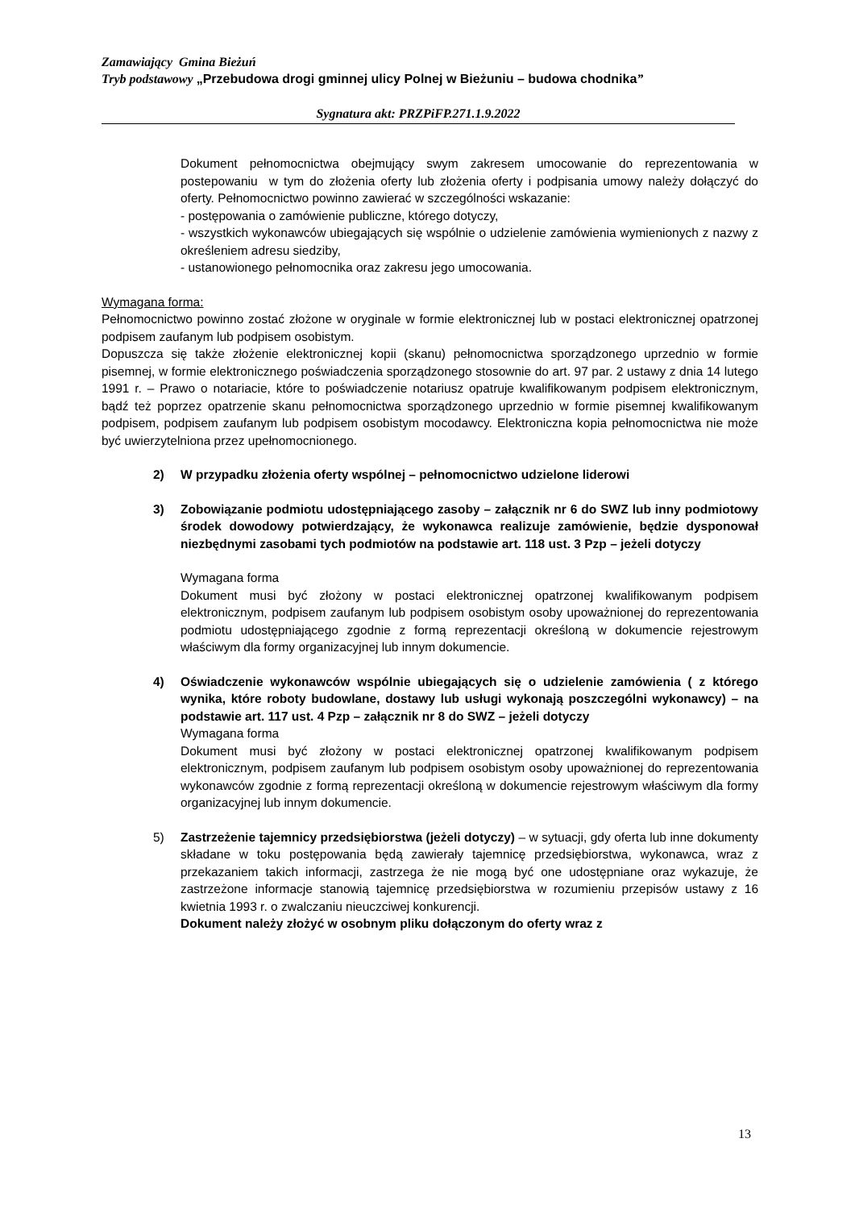Zamawiający Gmina Bieżuń
Tryb podstawowy „Przebudowa drogi gminnej ulicy Polnej w Bieżuniu – budowa chodnika”
Sygnatura akt: PRZPiFP.271.1.9.2022
Dokument pełnomocnictwa obejmujący swym zakresem umocowanie do reprezentowania w postepowaniu w tym do złożenia oferty lub złożenia oferty i podpisania umowy należy dołączyć do oferty. Pełnomocnictwo powinno zawierać w szczególności wskazanie:
- postępowania o zamówienie publiczne, którego dotyczy,
- wszystkich wykonawców ubiegających się wspólnie o udzielenie zamówienia wymienionych z nazwy z określeniem adresu siedziby,
- ustanowionego pełnomocnika oraz zakresu jego umocowania.
Wymagana forma:
Pełnomocnictwo powinno zostać złożone w oryginale w formie elektronicznej lub w postaci elektronicznej opatrzonej podpisem zaufanym lub podpisem osobistym.
Dopuszcza się także złożenie elektronicznej kopii (skanu) pełnomocnictwa sporządzonego uprzednio w formie pisemnej, w formie elektronicznego poświadczenia sporządzonego stosownie do art. 97 par. 2 ustawy z dnia 14 lutego 1991 r. – Prawo o notariacie, które to poświadczenie notariusz opatruje kwalifikowanym podpisem elektronicznym, bądź też poprzez opatrzenie skanu pełnomocnictwa sporządzonego uprzednio w formie pisemnej kwalifikowanym podpisem, podpisem zaufanym lub podpisem osobistym mocodawcy. Elektroniczna kopia pełnomocnictwa nie może być uwierzytelniona przez upełnomocnionego.
2) W przypadku złożenia oferty wspólnej – pełnomocnictwo udzielone liderowi
3) Zobowiązanie podmiotu udostępniającego zasoby – załącznik nr 6 do SWZ lub inny podmiotowy środek dowodowy potwierdzający, że wykonawca realizuje zamówienie, będzie dysponował niezbędnymi zasobami tych podmiotów na podstawie art. 118 ust. 3 Pzp – jeżeli dotyczy
Wymagana forma
Dokument musi być złożony w postaci elektronicznej opatrzonej kwalifikowanym podpisem elektronicznym, podpisem zaufanym lub podpisem osobistym osoby upoważnionej do reprezentowania podmiotu udostępniającego zgodnie z formą reprezentacji określoną w dokumencie rejestrowym właściwym dla formy organizacyjnej lub innym dokumencie.
4) Oświadczenie wykonawców wspólnie ubiegających się o udzielenie zamówienia ( z którego wynika, które roboty budowlane, dostawy lub usługi wykonają poszczególni wykonawcy) – na podstawie art. 117 ust. 4 Pzp – załącznik nr 8 do SWZ – jeżeli dotyczy
Wymagana forma
Dokument musi być złożony w postaci elektronicznej opatrzonej kwalifikowanym podpisem elektronicznym, podpisem zaufanym lub podpisem osobistym osoby upoważnionej do reprezentowania wykonawców zgodnie z formą reprezentacji określoną w dokumencie rejestrowym właściwym dla formy organizacyjnej lub innym dokumencie.
5) Zastrzeżenie tajemnicy przedsiębiorstwa (jeżeli dotyczy) – w sytuacji, gdy oferta lub inne dokumenty składane w toku postępowania będą zawierały tajemnicę przedsiębiorstwa, wykonawca, wraz z przekazaniem takich informacji, zastrzega że nie mogą być one udostępniane oraz wykazuje, że zastrzeżone informacje stanowią tajemnicę przedsiębiorstwa w rozumieniu przepisów ustawy z 16 kwietnia 1993 r. o zwalczaniu nieuczciwej konkurencji.
Dokument należy złożyć w osobnym pliku dołączonym do oferty wraz z
13